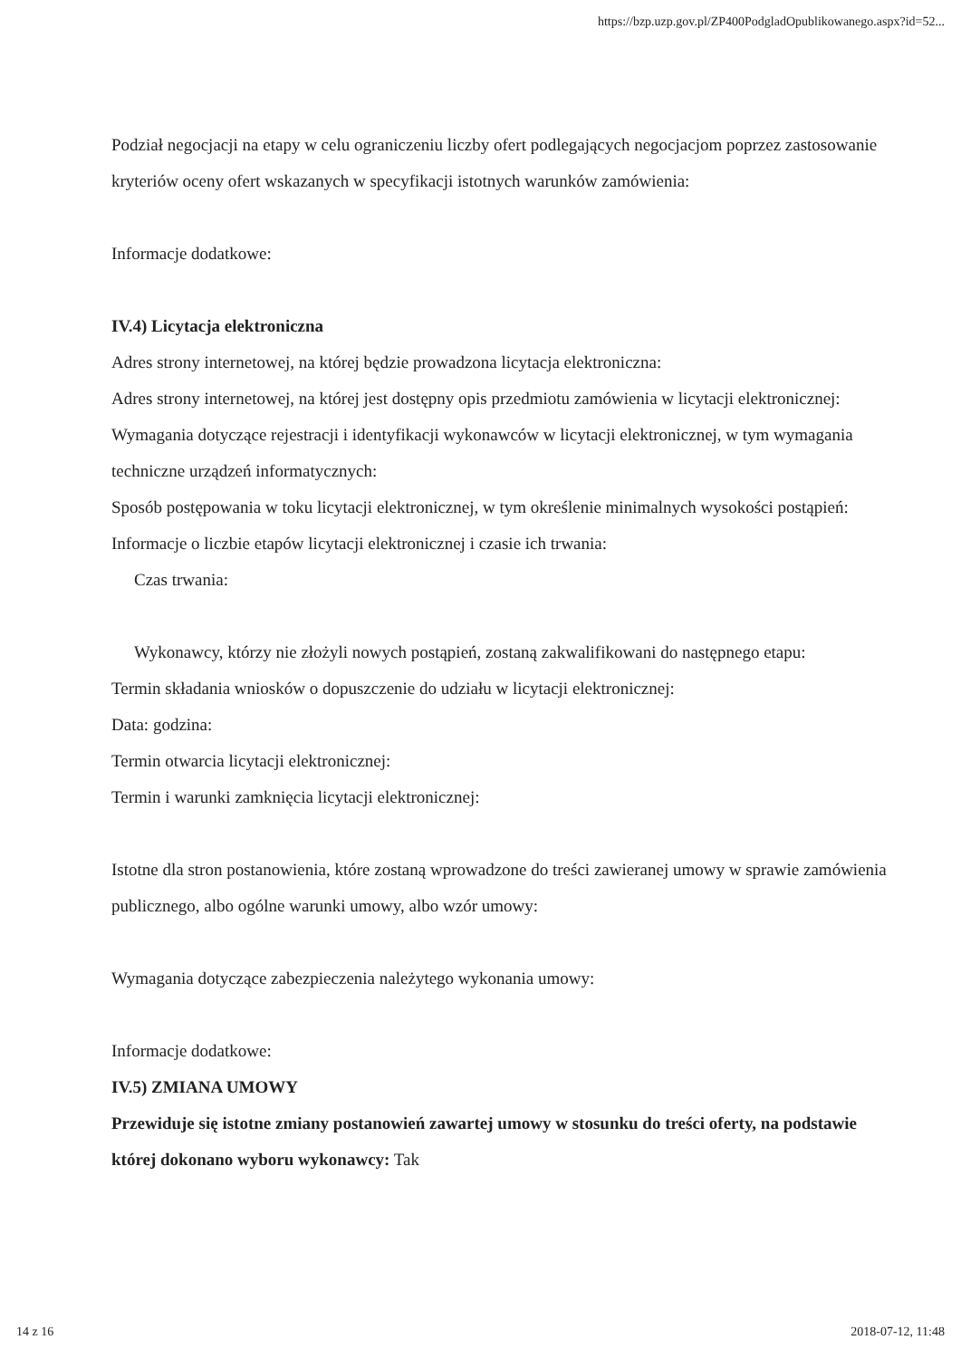https://bzp.uzp.gov.pl/ZP400PodgladOpublikowanego.aspx?id=52...
Podział negocjacji na etapy w celu ograniczeniu liczby ofert podlegających negocjacjom poprzez zastosowanie kryteriów oceny ofert wskazanych w specyfikacji istotnych warunków zamówienia:
Informacje dodatkowe:
IV.4) Licytacja elektroniczna
Adres strony internetowej, na której będzie prowadzona licytacja elektroniczna:
Adres strony internetowej, na której jest dostępny opis przedmiotu zamówienia w licytacji elektronicznej:
Wymagania dotyczące rejestracji i identyfikacji wykonawców w licytacji elektronicznej, w tym wymagania techniczne urządzeń informatycznych:
Sposób postępowania w toku licytacji elektronicznej, w tym określenie minimalnych wysokości postąpień:
Informacje o liczbie etapów licytacji elektronicznej i czasie ich trwania:
Czas trwania:
Wykonawcy, którzy nie złożyli nowych postąpień, zostaną zakwalifikowani do następnego etapu:
Termin składania wniosków o dopuszczenie do udziału w licytacji elektronicznej:
Data: godzina:
Termin otwarcia licytacji elektronicznej:
Termin i warunki zamknięcia licytacji elektronicznej:
Istotne dla stron postanowienia, które zostaną wprowadzone do treści zawieranej umowy w sprawie zamówienia publicznego, albo ogólne warunki umowy, albo wzór umowy:
Wymagania dotyczące zabezpieczenia należytego wykonania umowy:
Informacje dodatkowe:
IV.5) ZMIANA UMOWY
Przewiduje się istotne zmiany postanowień zawartej umowy w stosunku do treści oferty, na podstawie której dokonano wyboru wykonawcy: Tak
14 z 16 2018-07-12, 11:48